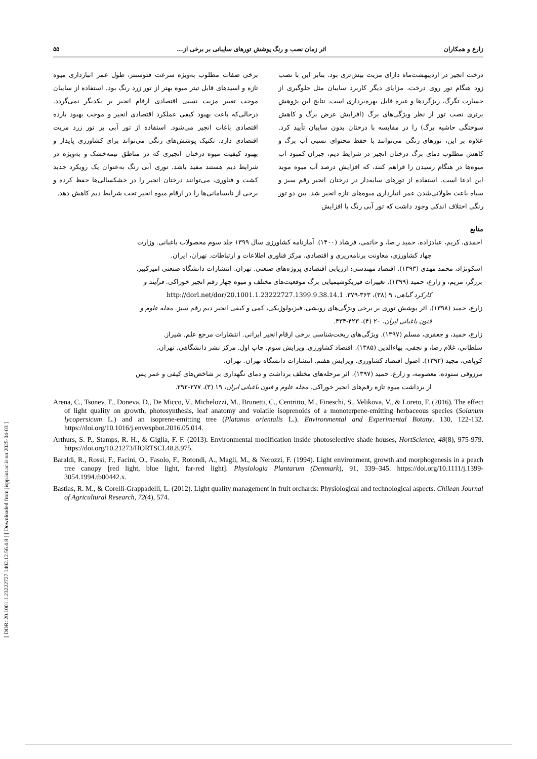[ DOR: 20.1001.1.23222727.1402.12.56.4.8 ] [ Downloaded from jispp.iut.ac.ir on 2025-04-03 ]
زارع و همکاران اثر زمان نصب و رنگ پوشش تورهای سایبانی بر برخی از... ۵۵
درخت انجیر در اردیبهشت‌ماه دارای مزیت بیش‌تری بود. بنابر این با نصب زود هنگام تور روی درخت، مزایای دیگر کاربرد سایبان مثل جلوگیری از خسارت تگرگ، ریزگردها و غیره قابل بهره‌برداری است. نتایج این پژوهش برتری نصب تور از نظر ویژگی‌های برگ (افزایش عرض برگ و کاهش سوختگی حاشیه برگ) را در مقایسه با درختان بدون سایبان تأیید کرد. علاوه بر این، تورهای رنگی می‌توانند با حفظ محتوای نسبی آب برگ و کاهش مطلوب دمای برگ درختان انجیر در شرایط دیم، جبران کمبود آب میوه‌ها در هنگام رسیدن را فراهم کنند، که افزایش درصد آب میوه موید این ادعا است. استفاده از تورهای سایه‌دار در درختان انجیر رقم سبز و سیاه باعث طولانی‌شدن عمر انبارداری میوه‌های تازه انجیر شد. بین دو تور رنگی اختلاف اندکی وجود داشت که تور آبی رنگ با افزایش
برخی صفات مطلوب به‌ویژه سرعت فتوسنتز، طول عمر انبارداری میوه تازه و اسیدهای قابل تیتر میوه بهتر از تور زرد رنگ بود. استفاده از سایبان موجب تغییر مزیت نسبی اقتصادی ارقام انجیر بر یکدیگر نمی‌گردد. درحالی‌که باعث بهبود کیفی عملکرد اقتصادی انجیر و موجب بهبود بازده اقتصادی باغات انجیر می‌شود. استفاده از تور آبی بر تور زرد مزیت اقتصادی دارد. تکنیک پوشش‌های رنگی می‌تواند برای کشاورزی پایدار و بهبود کیفیت میوه درختان انجیری که در مناطق نیمه‌خشک و به‌ویژه در شرایط دیم هستند مفید باشد. توری آبی رنگ به‌عنوان یک رویکرد جدید کشت و فناوری، می‌توانند درختان انجیر را در خشکسالی‌ها حفظ کرده و برخی از نابسامانی‌ها را در ارقام میوه انجیر تحت شرایط دیم کاهش دهد.
منابع
احمدی، کریم، عبادزاده، حمید ر.ضا، و حاتمی، فرشاد (۱۴۰۰). آمارنامه کشاورزی سال ۱۳۹۹ جلد سوم محصولات باغبانی. وزارت
جهاد کشاورزی، معاونت برنامه‌ریزی و اقتصادی، مرکز فناوری اطلاعات و ارتباطات. تهران، ایران.
اسکونژاد، محمد مهدی (۱۳۹۳). اقتصاد مهندسی: ارزیابی اقتصادی پروژه‌های صنعتی. تهران. انتشارات دانشگاه صنعتی امیرکبیر.
برزگر، مریم، و زارع، حمید (۱۳۹۹). تغییرات فیزیکوشیمیایی برگ موقعیت‌های مختلف و میوه چهار رقم انجیر خوراکی. فرآیند و
کارکرد گیاهی، ۹ (۳۸)، ۳۶۳-۳۷۹. http://dorl.net/dor/20.1001.1.23222727.1399.9.38.14.1
زارع، حمید (۱۳۹۸). اثر پوشش توری بر برخی ویژگی‌های رویشی، فیزیولوژیکی، کمی و کیفی انجیر دیم رقم سبز. مجله علوم و
فنون باغبانی ایران، ۲۰ (۴)، ۴۲۳-۴۳۴.
زارع، حمید، و جعفری، مسلم (۱۳۹۷). ویژگی‌های ریخت‌شناسی برخی ارقام انجیر ایرانی. انتشارات مرجع علم. شیراز.
سلطانی، غلام رضا، و نجفی، بهاءالدین (۱۳۸۵). اقتصاد کشاورزی. ویرایش سوم. چاپ اول. مرکز نشر دانشگاهی. تهران.
کوپاهی، مجید (۱۳۹۲). اصول اقتصاد کشاورزی. ویرایش هفتم. انتشارات دانشگاه تهران. تهران.
مرزوقی ستوده، معصومه، و زارع، حمید (۱۳۹۷). اثر مرحله‌های مختلف برداشت و دمای نگهداری بر شاخص‌های کیفی و عمر پس
از برداشت میوه تازه رقم‌های انجیر خوراکی. مجله علوم و فنون باغبانی ایران، ۱۹ (۳)، ۲۷۷-۲۹۲.
Arena, C., Tsonev, T., Doneva, D., De Micco, V., Michelozzi, M., Brunetti, C., Centritto, M., Fineschi, S., Velikova, V., & Loreto, F. (2016). The effect of light quality on growth, photosynthesis, leaf anatomy and volatile isoprenoids of a monoterpene-emitting herbaceous species (Solanum lycopersicum L.) and an isoprene-emitting tree (Platanus orientalis L.). Environmental and Experimental Botany. 130, 122-132. https://doi.org/10.1016/j.envexpbot.2016.05.014.
Arthurs, S. P., Stamps, R. H., & Giglia, F. F. (2013). Environmental modification inside photoselective shade houses, HortScience, 48(8), 975-979. https://doi.org/10.21273/HORTSCI.48.8.975.
Baraldi, R., Rossi, F., Facini, O., Fasolo, F., Rotondi, A., Magli, M., & Nerozzi, F. (1994). Light environment, growth and morphogenesis in a peach tree canopy [red light, blue light, far-red light]. Physiologia Plantarum (Denmark), 91, 339–345. https://doi.org/10.1111/j.1399-3054.1994.tb00442.x.
Bastias, R. M., & Corelli-Grappadelli, L. (2012). Light quality management in fruit orchards: Physiological and technological aspects. Chilean Journal of Agricultural Research, 72(4), 574.